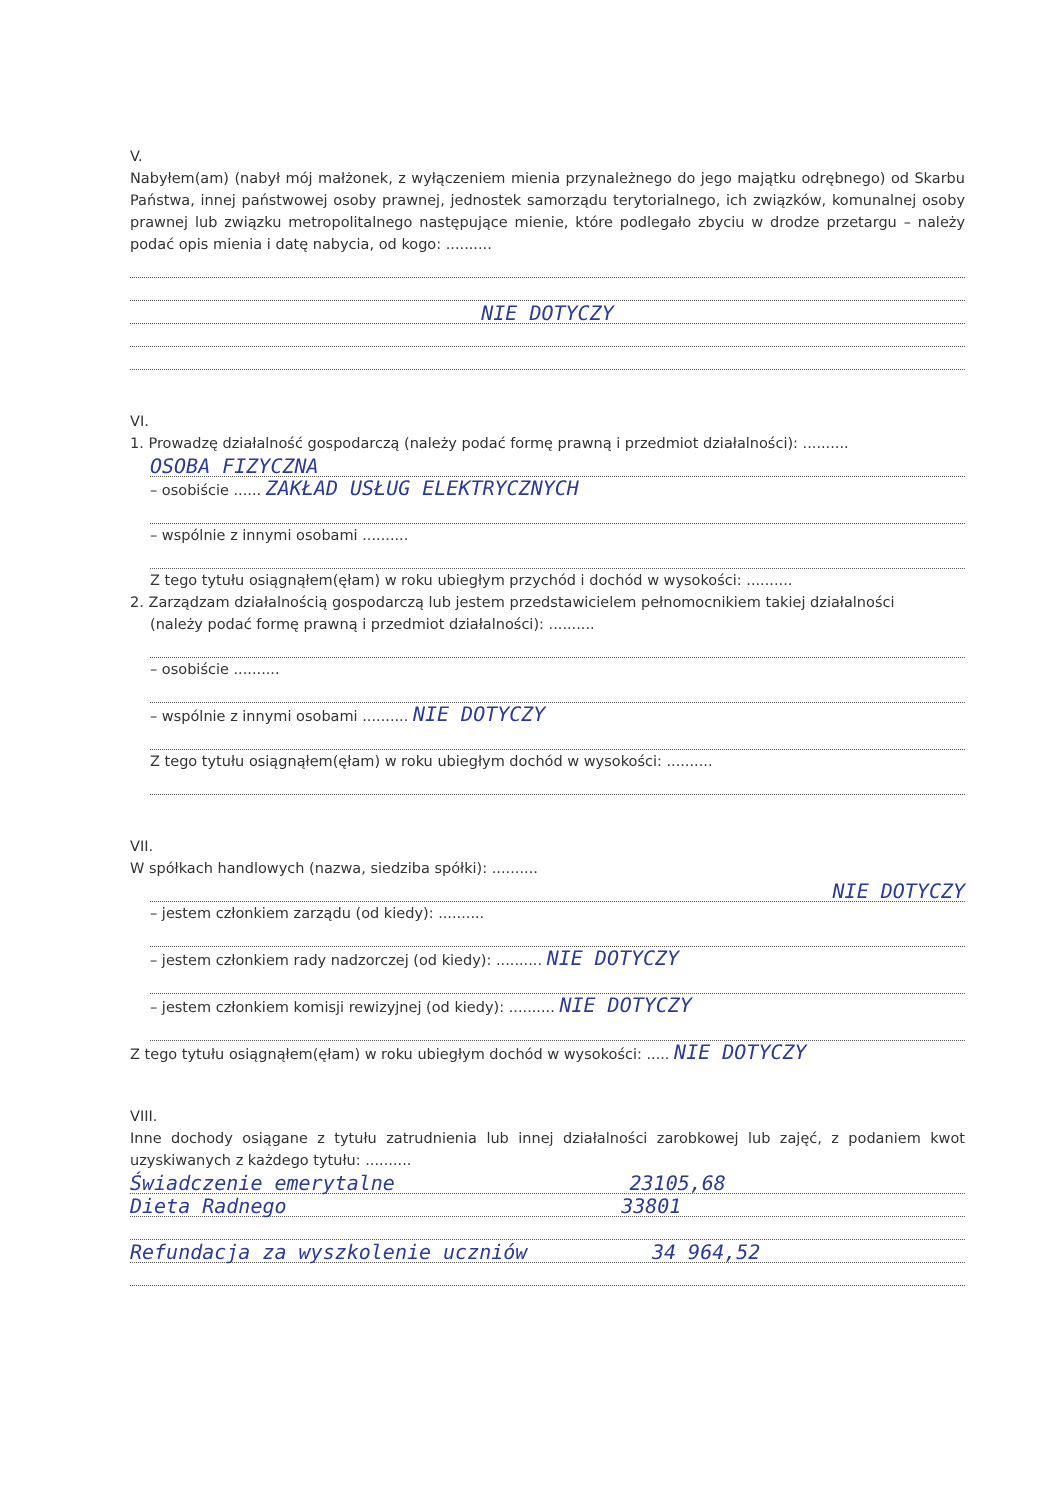V.
Nabyłem(am) (nabył mój małżonek, z wyłączeniem mienia przynależnego do jego majątku odrębnego) od Skarbu Państwa, innej państwowej osoby prawnej, jednostek samorządu terytorialnego, ich związków, komunalnej osoby prawnej lub związku metropolitalnego następujące mienie, które podlegało zbyciu w drodze przetargu – należy podać opis mienia i datę nabycia, od kogo: ..........
NIE DOTYCZY
VI.
1. Prowadzę działalność gospodarczą (należy podać formę prawną i przedmiot działalności): ..........
OSOBA FIZYCZNA
– osobiście ...... ZAKŁAD USŁUG ELEKTRYCZNYCH
– wspólnie z innymi osobami ..........
Z tego tytułu osiągnąłem(ęłam) w roku ubiegłym przychód i dochód w wysokości: ..........
2. Zarządzam działalnością gospodarczą lub jestem przedstawicielem pełnomocnikiem takiej działalności
(należy podać formę prawną i przedmiot działalności): ..........
– osobiście ..........
– wspólnie z innymi osobami .......... NIE DOTYCZY
Z tego tytułu osiągnąłem(ęłam) w roku ubiegłym dochód w wysokości: ..........
VII.
W spółkach handlowych (nazwa, siedziba spółki): ..........
NIE DOTYCZY
– jestem członkiem zarządu (od kiedy): ..........
– jestem członkiem rady nadzorczej (od kiedy): .......... NIE DOTYCZY
– jestem członkiem komisji rewizyjnej (od kiedy): .......... NIE DOTYCZY
Z tego tytułu osiągnąłem(ęłam) w roku ubiegłym dochód w wysokości: ..... NIE DOTYCZY
VIII.
Inne dochody osiągane z tytułu zatrudnienia lub innej działalności zarobkowej lub zajęć, z podaniem kwot uzyskiwanych z każdego tytułu: ..........
Świadczenie emerytalne 23105,68
Dieta Radnego 33801
Refundacja za wyszkolenie uczniów 34 964,52